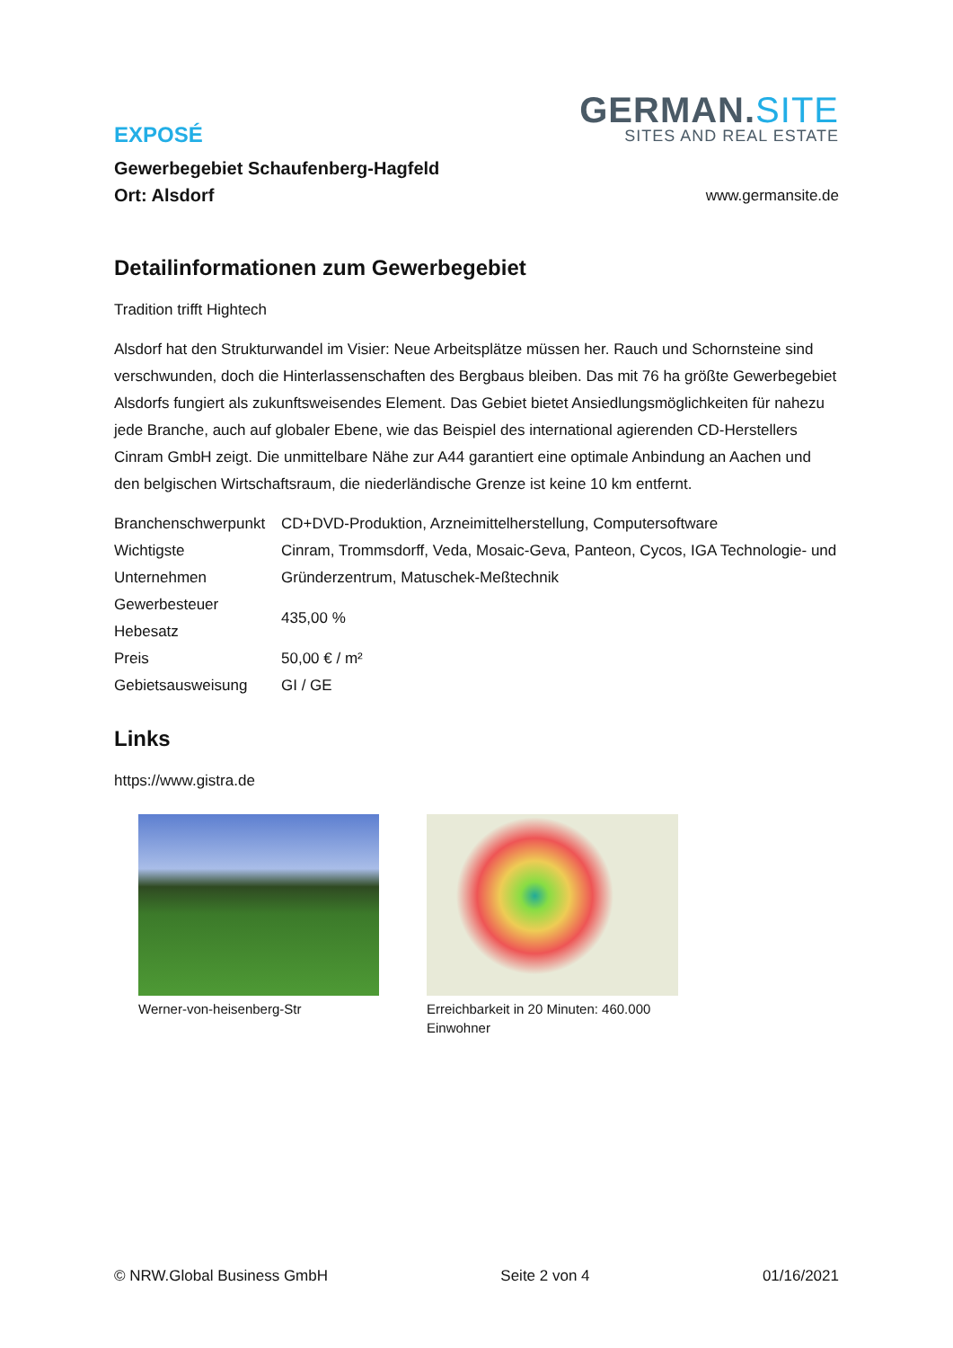EXPOSÉ
Gewerbegebiet Schaufenberg-Hagfeld
Ort: Alsdorf
GERMAN.SITE
SITES AND REAL ESTATE
www.germansite.de
Detailinformationen zum Gewerbegebiet
Tradition trifft Hightech
Alsdorf hat den Strukturwandel im Visier: Neue Arbeitsplätze müssen her. Rauch und Schornsteine sind verschwunden, doch die Hinterlassenschaften des Bergbaus bleiben. Das mit 76 ha größte Gewerbegebiet Alsdorfs fungiert als zukunftsweisendes Element. Das Gebiet bietet Ansiedlungsmöglichkeiten für nahezu jede Branche, auch auf globaler Ebene, wie das Beispiel des international agierenden CD-Herstellers Cinram GmbH zeigt. Die unmittelbare Nähe zur A44 garantiert eine optimale Anbindung an Aachen und den belgischen Wirtschaftsraum, die niederländische Grenze ist keine 10 km entfernt.
| Branchenschwerpunkt | CD+DVD-Produktion, Arzneimittelherstellung, Computersoftware |
| Wichtigste Unternehmen | Cinram, Trommsdorff, Veda, Mosaic-Geva, Panteon, Cycos, IGA Technologie- und Gründerzentrum, Matuschek-Meßtechnik |
| Gewerbesteuer Hebesatz | 435,00 % |
| Preis | 50,00 € / m² |
| Gebietsausweisung | GI / GE |
Links
https://www.gistra.de
Werner-von-heisenberg-Str Erreichbarkeit in 20 Minuten: 460.000 Einwohner
© NRW.Global Business GmbH Seite 2 von 4 01/16/2021